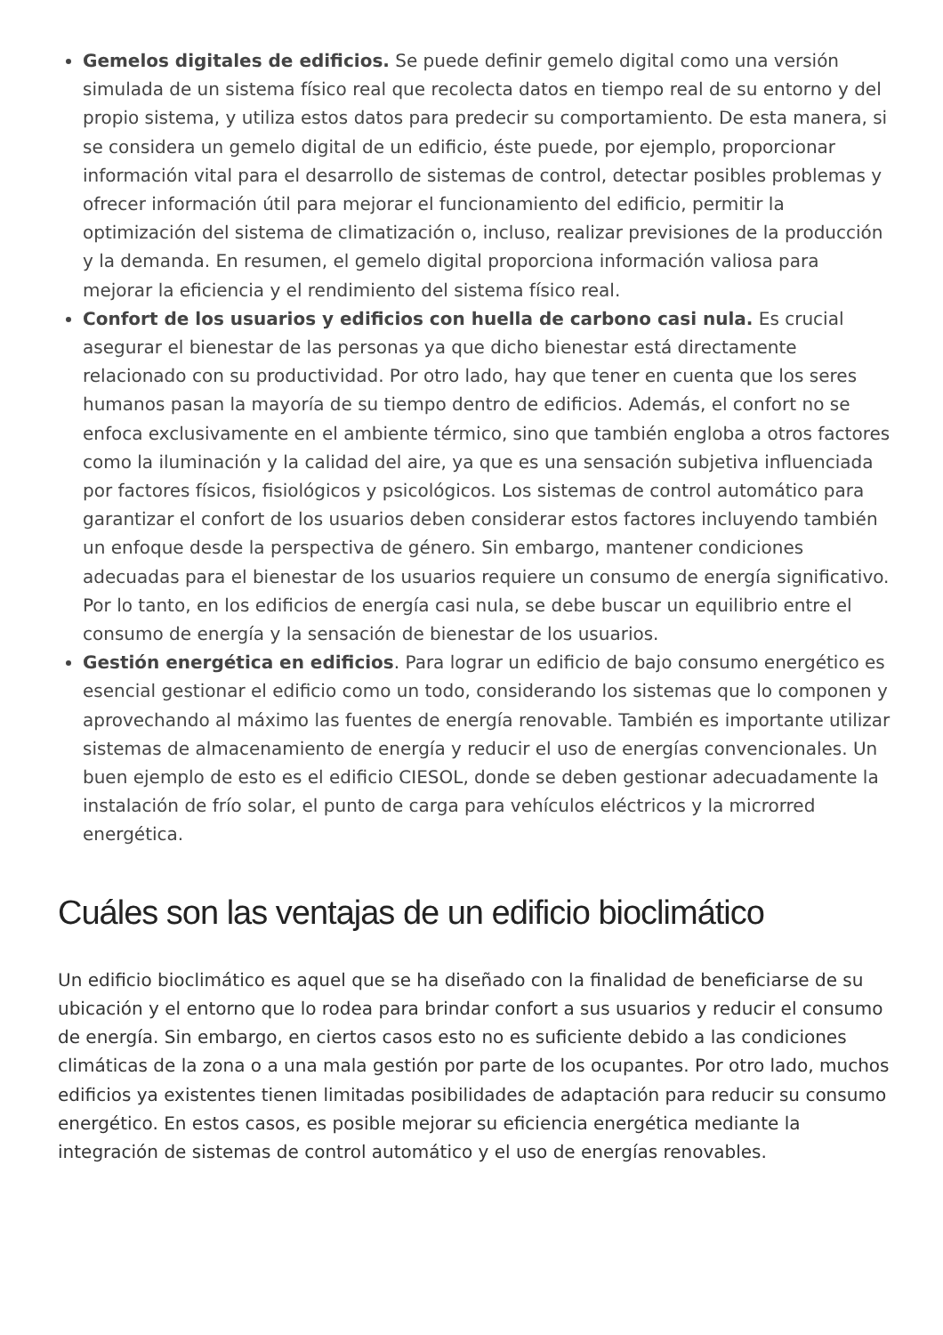Gemelos digitales de edificios. Se puede definir gemelo digital como una versión simulada de un sistema físico real que recolecta datos en tiempo real de su entorno y del propio sistema, y utiliza estos datos para predecir su comportamiento. De esta manera, si se considera un gemelo digital de un edificio, éste puede, por ejemplo, proporcionar información vital para el desarrollo de sistemas de control, detectar posibles problemas y ofrecer información útil para mejorar el funcionamiento del edificio, permitir la optimización del sistema de climatización o, incluso, realizar previsiones de la producción y la demanda. En resumen, el gemelo digital proporciona información valiosa para mejorar la eficiencia y el rendimiento del sistema físico real.
Confort de los usuarios y edificios con huella de carbono casi nula. Es crucial asegurar el bienestar de las personas ya que dicho bienestar está directamente relacionado con su productividad. Por otro lado, hay que tener en cuenta que los seres humanos pasan la mayoría de su tiempo dentro de edificios. Además, el confort no se enfoca exclusivamente en el ambiente térmico, sino que también engloba a otros factores como la iluminación y la calidad del aire, ya que es una sensación subjetiva influenciada por factores físicos, fisiológicos y psicológicos. Los sistemas de control automático para garantizar el confort de los usuarios deben considerar estos factores incluyendo también un enfoque desde la perspectiva de género. Sin embargo, mantener condiciones adecuadas para el bienestar de los usuarios requiere un consumo de energía significativo. Por lo tanto, en los edificios de energía casi nula, se debe buscar un equilibrio entre el consumo de energía y la sensación de bienestar de los usuarios.
Gestión energética en edificios. Para lograr un edificio de bajo consumo energético es esencial gestionar el edificio como un todo, considerando los sistemas que lo componen y aprovechando al máximo las fuentes de energía renovable. También es importante utilizar sistemas de almacenamiento de energía y reducir el uso de energías convencionales. Un buen ejemplo de esto es el edificio CIESOL, donde se deben gestionar adecuadamente la instalación de frío solar, el punto de carga para vehículos eléctricos y la microrred energética.
Cuáles son las ventajas de un edificio bioclimático
Un edificio bioclimático es aquel que se ha diseñado con la finalidad de beneficiarse de su ubicación y el entorno que lo rodea para brindar confort a sus usuarios y reducir el consumo de energía. Sin embargo, en ciertos casos esto no es suficiente debido a las condiciones climáticas de la zona o a una mala gestión por parte de los ocupantes. Por otro lado, muchos edificios ya existentes tienen limitadas posibilidades de adaptación para reducir su consumo energético. En estos casos, es posible mejorar su eficiencia energética mediante la integración de sistemas de control automático y el uso de energías renovables.